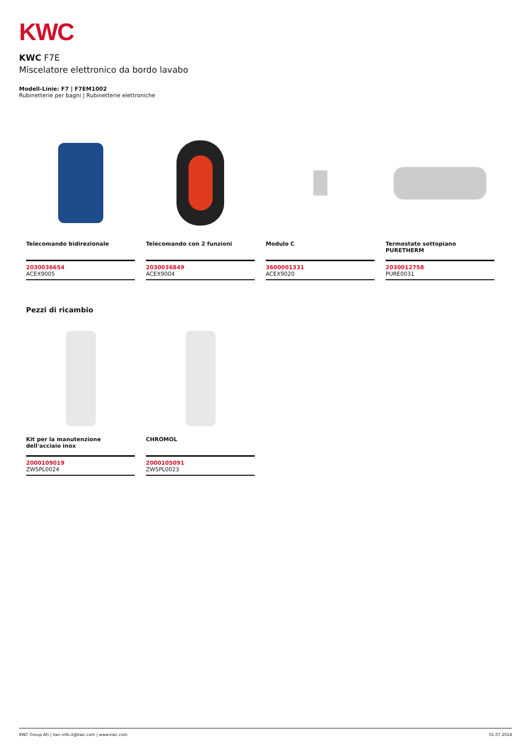KWC
KWC F7E
Miscelatore elettronico da bordo lavabo
Modell-Linie: F7 | F7EM1002
Rubinetterie per bagni | Rubinetterie elettroniche
Telecomando bidirezionale
2030036654
ACEX9005
Telecomando con 2 funzioni
2030036849
ACEX9004
Modulo C
3600001331
ACEX9020
Termostato sottopiano PURETHERM
2030012758
PURE0031
Pezzi di ricambio
Kit per la manutenzione dell'acciaio inox
2000109019
ZWSPL0024
CHROMOL
2000105091
ZWSPL0023
KWC Group AG | kwc-info.it@kwc.com | www.kwc.com 01.07.2024